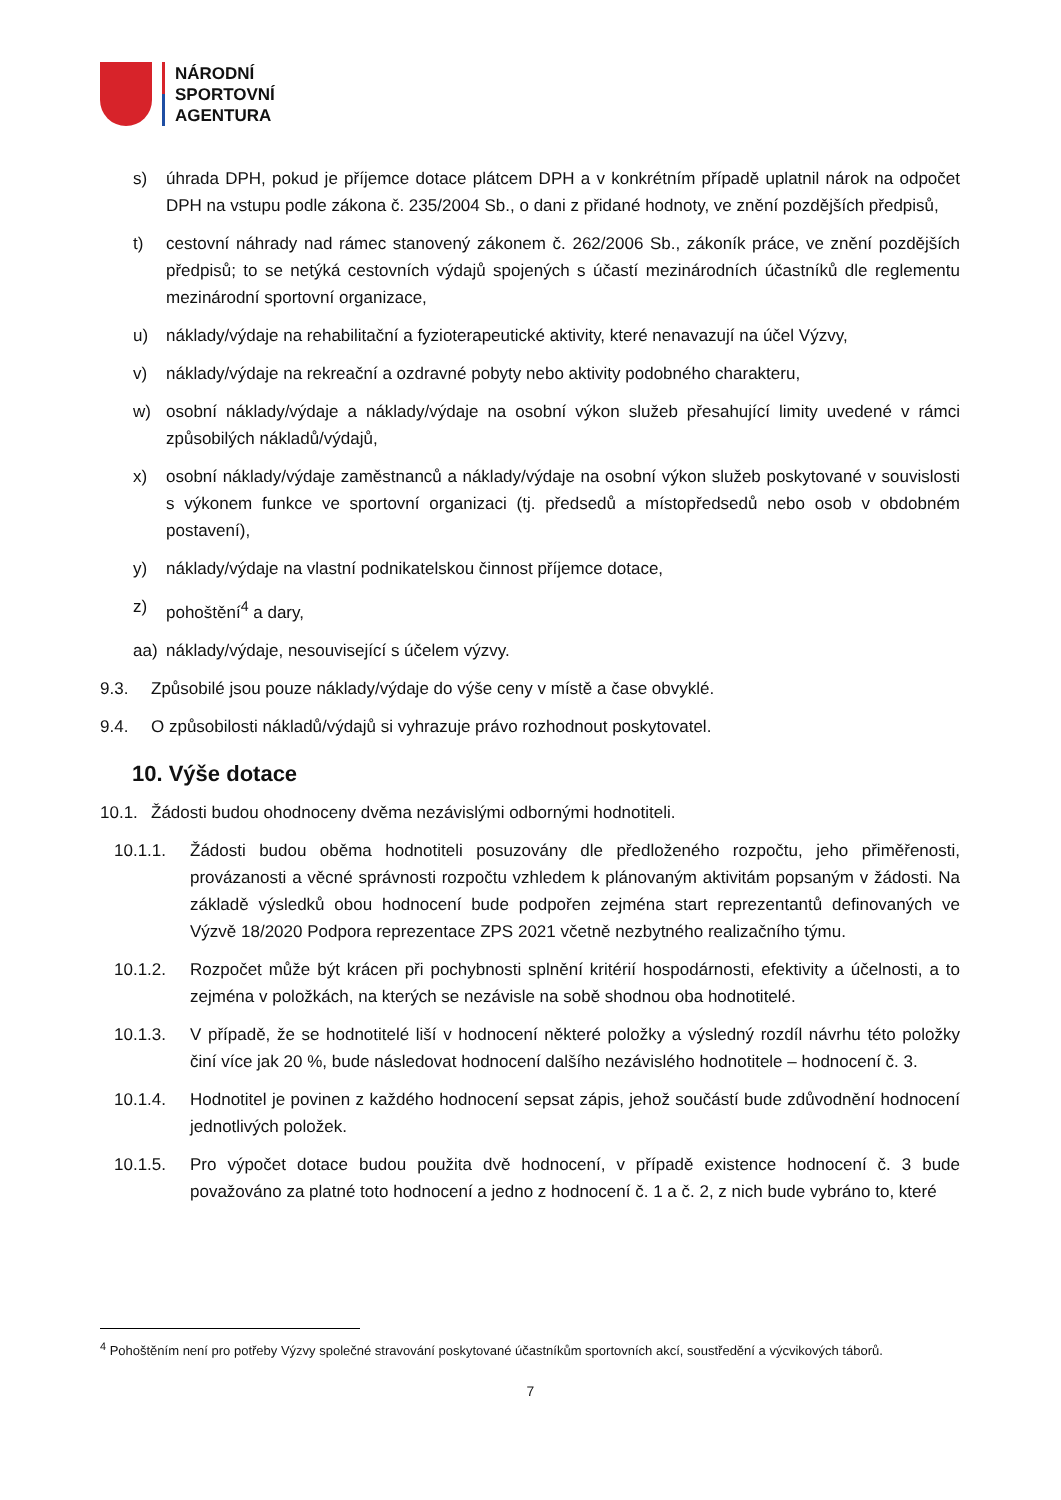NÁRODNÍ
SPORTOVNÍ
AGENTURA
s) úhrada DPH, pokud je příjemce dotace plátcem DPH a v konkrétním případě uplatnil nárok na odpočet DPH na vstupu podle zákona č. 235/2004 Sb., o dani z přidané hodnoty, ve znění pozdějších předpisů,
t) cestovní náhrady nad rámec stanovený zákonem č. 262/2006 Sb., zákoník práce, ve znění pozdějších předpisů; to se netýká cestovních výdajů spojených s účastí mezinárodních účastníků dle reglementu mezinárodní sportovní organizace,
u) náklady/výdaje na rehabilitační a fyzioterapeutické aktivity, které nenavazují na účel Výzvy,
v) náklady/výdaje na rekreační a ozdravné pobyty nebo aktivity podobného charakteru,
w) osobní náklady/výdaje a náklady/výdaje na osobní výkon služeb přesahující limity uvedené v rámci způsobilých nákladů/výdajů,
x) osobní náklady/výdaje zaměstnanců a náklady/výdaje na osobní výkon služeb poskytované v souvislosti s výkonem funkce ve sportovní organizaci (tj. předsedů a místopředsedů nebo osob v obdobném postavení),
y) náklady/výdaje na vlastní podnikatelskou činnost příjemce dotace,
z) pohoštění<sup>4</sup> a dary,
aa) náklady/výdaje, nesouvisející s účelem výzvy.
9.3. Způsobilé jsou pouze náklady/výdaje do výše ceny v místě a čase obvyklé.
9.4. O způsobilosti nákladů/výdajů si vyhrazuje právo rozhodnout poskytovatel.
10. Výše dotace
10.1. Žádosti budou ohodnoceny dvěma nezávislými odbornými hodnotiteli.
10.1.1. Žádosti budou oběma hodnotiteli posuzovány dle předloženého rozpočtu, jeho přiměřenosti, provázanosti a věcné správnosti rozpočtu vzhledem k plánovaným aktivitám popsaným v žádosti. Na základě výsledků obou hodnocení bude podpořen zejména start reprezentantů definovaných ve Výzvě 18/2020 Podpora reprezentace ZPS 2021 včetně nezbytného realizačního týmu.
10.1.2. Rozpočet může být krácen při pochybnosti splnění kritérií hospodárnosti, efektivity a účelnosti, a to zejména v položkách, na kterých se nezávisle na sobě shodnou oba hodnotitelé.
10.1.3. V případě, že se hodnotitelé liší v hodnocení některé položky a výsledný rozdíl návrhu této položky činí více jak 20 %, bude následovat hodnocení dalšího nezávislého hodnotitele – hodnocení č. 3.
10.1.4. Hodnotitel je povinen z každého hodnocení sepsat zápis, jehož součástí bude zdůvodnění hodnocení jednotlivých položek.
10.1.5. Pro výpočet dotace budou použita dvě hodnocení, v případě existence hodnocení č. 3 bude považováno za platné toto hodnocení a jedno z hodnocení č. 1 a č. 2, z nich bude vybráno to, které
<sup>4</sup> Pohoštěním není pro potřeby Výzvy společné stravování poskytované účastníkům sportovních akcí, soustředění a výcvikových táborů.
7